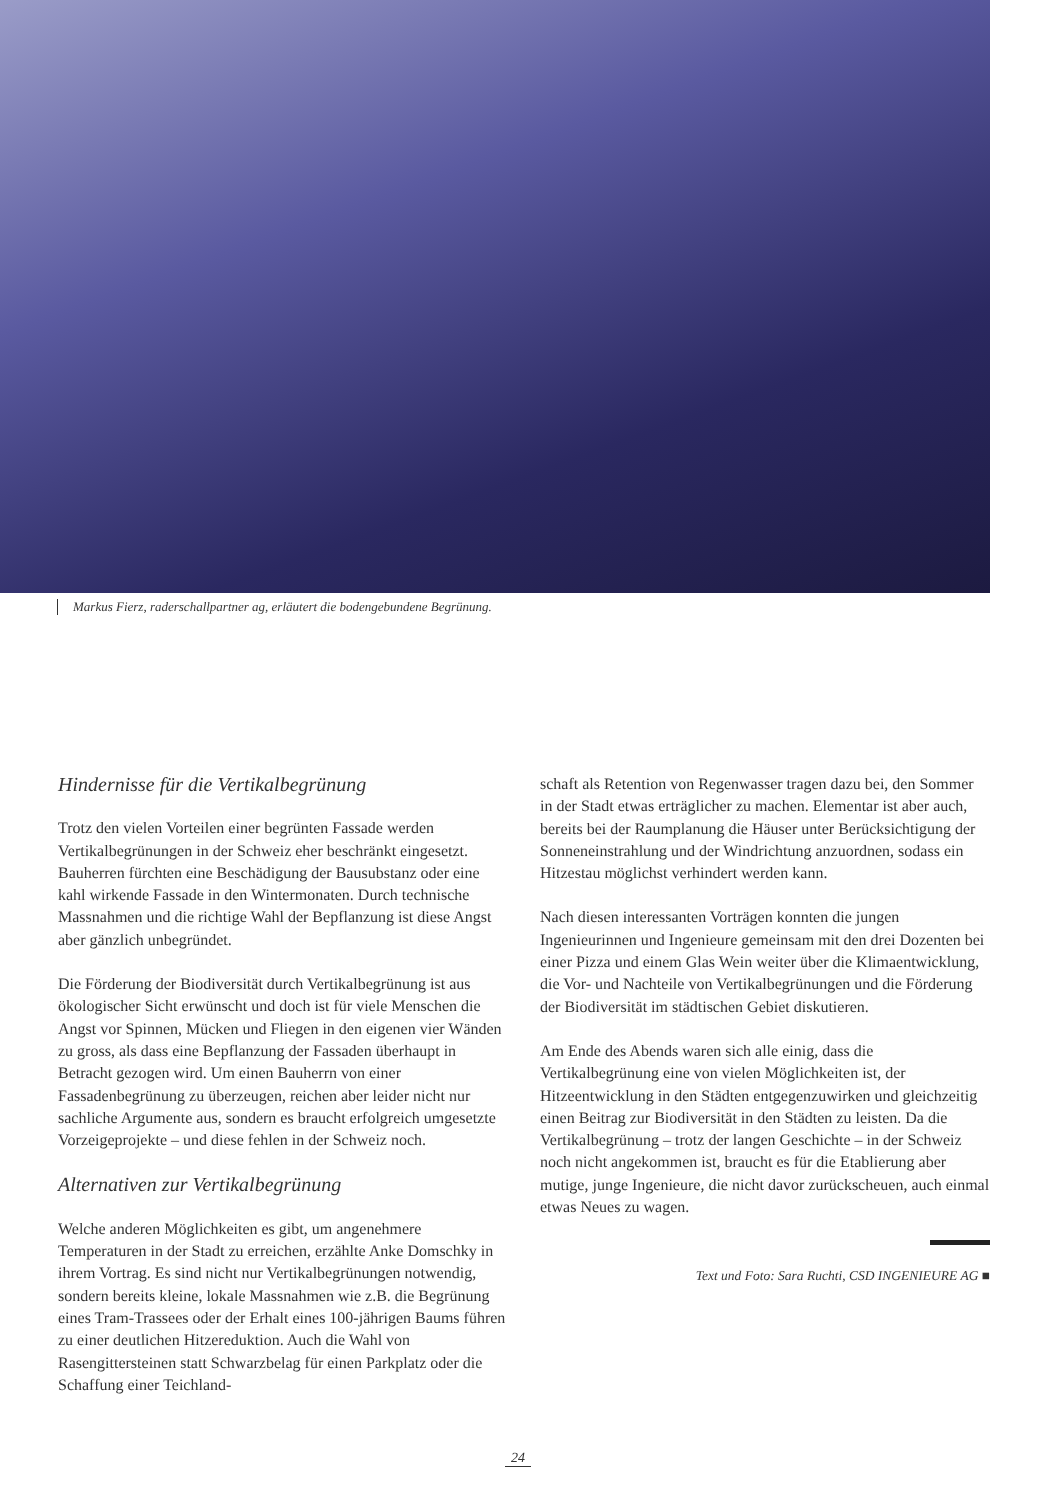Markus Fierz, raderschallpartner ag, erläutert die bodengebundene Begrünung.
Hindernisse für die Vertikalbegrünung
Trotz den vielen Vorteilen einer begrünten Fassade werden Vertikalbegrünungen in der Schweiz eher beschränkt eingesetzt. Bauherren fürchten eine Beschädigung der Bausubstanz oder eine kahl wirkende Fassade in den Wintermonaten. Durch technische Massnahmen und die richtige Wahl der Bepflanzung ist diese Angst aber gänzlich unbegründet.
Die Förderung der Biodiversität durch Vertikalbegrünung ist aus ökologischer Sicht erwünscht und doch ist für viele Menschen die Angst vor Spinnen, Mücken und Fliegen in den eigenen vier Wänden zu gross, als dass eine Bepflanzung der Fassaden überhaupt in Betracht gezogen wird. Um einen Bauherrn von einer Fassadenbegrünung zu überzeugen, reichen aber leider nicht nur sachliche Argumente aus, sondern es braucht erfolgreich umgesetzte Vorzeigeprojekte – und diese fehlen in der Schweiz noch.
Alternativen zur Vertikalbegrünung
Welche anderen Möglichkeiten es gibt, um angenehmere Temperaturen in der Stadt zu erreichen, erzählte Anke Domschky in ihrem Vortrag. Es sind nicht nur Vertikalbegrünungen notwendig, sondern bereits kleine, lokale Massnahmen wie z.B. die Begrünung eines Tram-Trassees oder der Erhalt eines 100-jährigen Baums führen zu einer deutlichen Hitzereduktion. Auch die Wahl von Rasengittersteinen statt Schwarzbelag für einen Parkplatz oder die Schaffung einer Teichland-
schaft als Retention von Regenwasser tragen dazu bei, den Sommer in der Stadt etwas erträglicher zu machen. Elementar ist aber auch, bereits bei der Raumplanung die Häuser unter Berücksichtigung der Sonneneinstrahlung und der Windrichtung anzuordnen, sodass ein Hitzestau möglichst verhindert werden kann.
Nach diesen interessanten Vorträgen konnten die jungen Ingenieurinnen und Ingenieure gemeinsam mit den drei Dozenten bei einer Pizza und einem Glas Wein weiter über die Klimaentwicklung, die Vor- und Nachteile von Vertikalbegrünungen und die Förderung der Biodiversität im städtischen Gebiet diskutieren.
Am Ende des Abends waren sich alle einig, dass die Vertikalbegrünung eine von vielen Möglichkeiten ist, der Hitzeentwicklung in den Städten entgegenzuwirken und gleichzeitig einen Beitrag zur Biodiversität in den Städten zu leisten. Da die Vertikalbegrünung – trotz der langen Geschichte – in der Schweiz noch nicht angekommen ist, braucht es für die Etablierung aber mutige, junge Ingenieure, die nicht davor zurückscheuen, auch einmal etwas Neues zu wagen.
Text und Foto: Sara Ruchti, CSD INGENIEURE AG ■
24